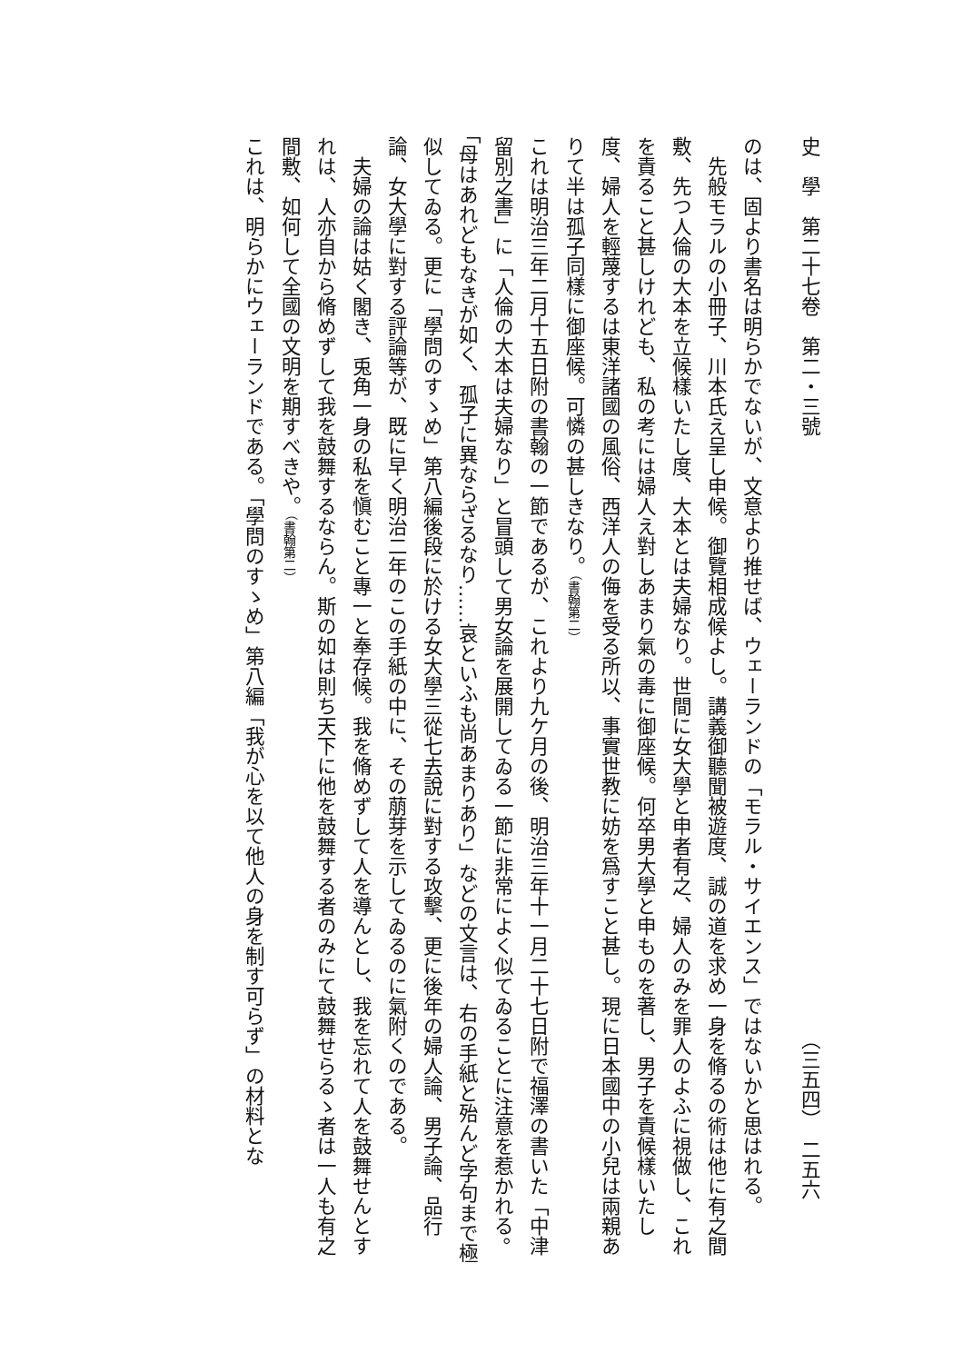史　學　第二十七卷　第二・三號 （三五四）　二五六
のは、固より書名は明らかでないが、文意より推せば、ウェーランドの「モラル・サイエンス」ではないかと思はれる。
先般モラルの小冊子、川本氏え呈し申候。御覽相成候よし。講義御聽聞被遊度、誠の道を求め一身を脩るの術は他に有之間敷、先つ人倫の大本を立候樣いたし度、大本とは夫婦なり。世間に女大學と申者有之、婦人のみを罪人のよふに視做し、これを責ること甚しけれども、私の考には婦人え對しあまり氣の毒に御座候。何卒男大學と申ものを著し、男子を責候樣いたし度、婦人を輕蔑するは東洋諸國の風俗、西洋人の侮を受る所以、事實世教に妨を爲すこと甚し。現に日本國中の小兒は兩親ありて半は孤子同樣に御座候。可憐の甚しきなり。（書翰第二）
これは明治三年二月十五日附の書翰の一節であるが、これより九ケ月の後、明治三年十一月二十七日附で福澤の書いた「中津留別之書」に「人倫の大本は夫婦なり」と冒頭して男女論を展開してゐる一節に非常によく似てゐることに注意を惹かれる。「母はあれどもなきが如く、孤子に異ならざるなり……哀といふも尚あまりあり」などの文言は、右の手紙と殆んど字句まで極似してゐる。更に「學問のすゝめ」第八編後段に於ける女大學三從七去說に對する攻擊、更に後年の婦人論、男子論、品行論、女大學に對する評論等が、既に早く明治二年のこの手紙の中に、その萠芽を示してゐるのに氣附くのである。
夫婦の論は姑く閣き、兎角一身の私を愼むこと專一と奉存候。我を脩めずして人を導んとし、我を忘れて人を鼓舞せんとすれは、人亦自から脩めずして我を鼓舞するならん。斯の如は則ち天下に他を鼓舞する者のみにて鼓舞せらるゝ者は一人も有之間敷、如何して全國の文明を期すべきや。（書翰第二）
これは、明らかにウェーランドである。「學問のすゝめ」第八編「我が心を以て他人の身を制す可らず」の材料とな